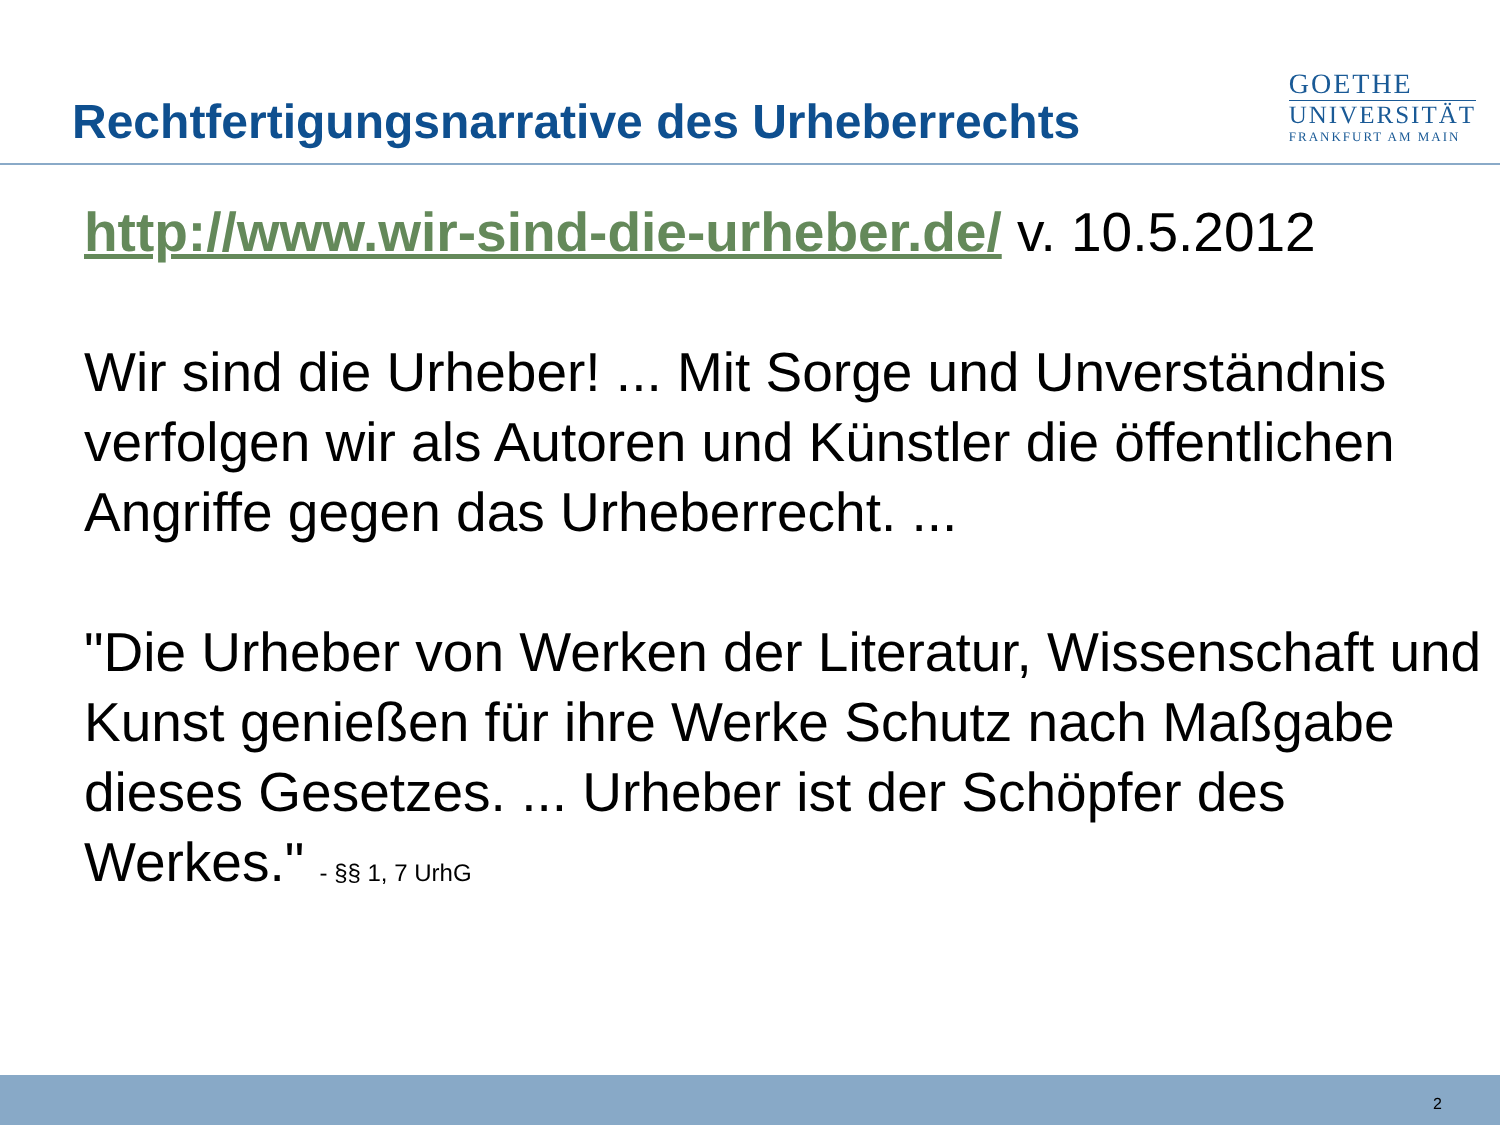Rechtfertigungsnarrative des Urheberrechts
GOETHE
UNIVERSITÄT
FRANKFURT AM MAIN
http://www.wir-sind-die-urheber.de/ v. 10.5.2012
Wir sind die Urheber! ... Mit Sorge und Unverständnis verfolgen wir als Autoren und Künstler die öffentlichen Angriffe gegen das Urheberrecht. ...
"Die Urheber von Werken der Literatur, Wissenschaft und Kunst genießen für ihre Werke Schutz nach Maßgabe dieses Gesetzes. ... Urheber ist der Schöpfer des Werkes." - §§ 1, 7 UrhG
2